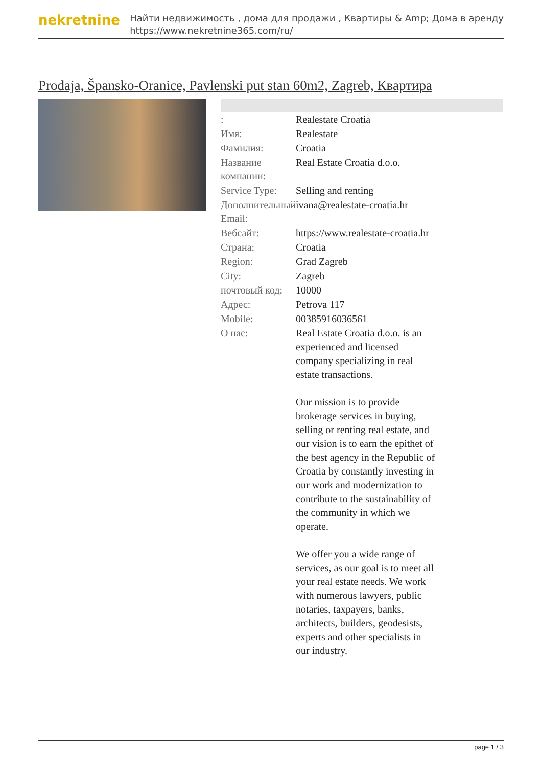nekretnine
Найти недвижимость , дома для продажи , Квартиры & Amp; Дома в аренду
https://www.nekretnine365.com/ru/
Prodaja, Špansko-Oranice, Pavlenski put stan 60m2, Zagreb, Квартира
| : | Realestate Croatia |
| Имя: | Realestate |
| Фамилия: | Croatia |
| Название компании: | Real Estate Croatia d.o.o. |
| Service Type: | Selling and renting |
| Дополнительный Email: | ivana@realestate-croatia.hr |
| Вебсайт: | https://www.realestate-croatia.hr |
| Страна: | Croatia |
| Region: | Grad Zagreb |
| City: | Zagreb |
| почтовый код: | 10000 |
| Адрес: | Petrova 117 |
| Mobile: | 00385916036561 |
| О нас: | Real Estate Croatia d.o.o. is an experienced and licensed company specializing in real estate transactions. Our mission is to provide brokerage services in buying, selling or renting real estate, and our vision is to earn the epithet of the best agency in the Republic of Croatia by constantly investing in our work and modernization to contribute to the sustainability of the community in which we operate. We offer you a wide range of services, as our goal is to meet all your real estate needs. We work with numerous lawyers, public notaries, taxpayers, banks, architects, builders, geodesists, experts and other specialists in our industry. |
page 1 / 3